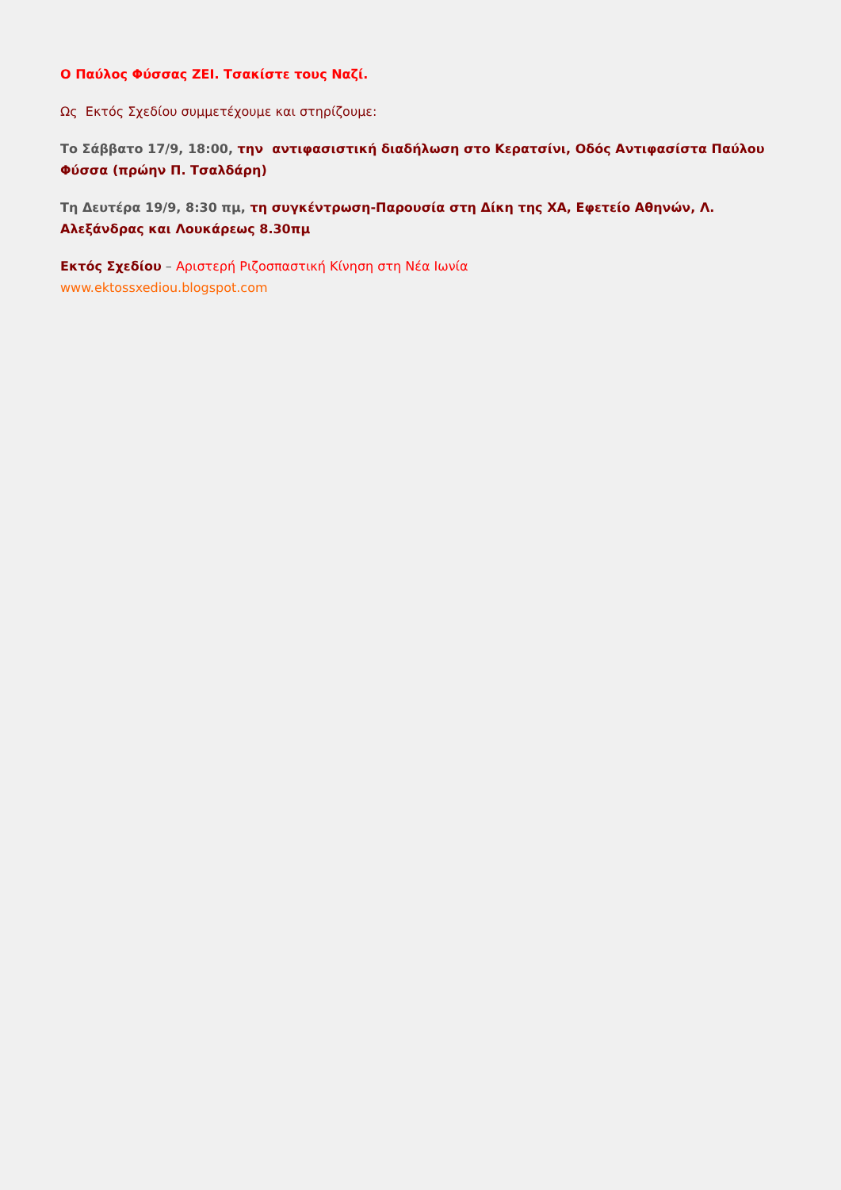Ο Παύλος Φύσσας ΖΕΙ. Τσακίστε τους Ναζί.
Ως Εκτός Σχεδίου συμμετέχουμε και στηρίζουμε:
Το Σάββατο 17/9, 18:00, την αντιφασιστική διαδήλωση στο Κερατσίνι, Οδός Αντιφασίστα Παύλου Φύσσα (πρώην Π. Τσαλδάρη)
Τη Δευτέρα 19/9, 8:30 πμ, τη συγκέντρωση-Παρουσία στη Δίκη της ΧΑ, Εφετείο Αθηνών, Λ. Αλεξάνδρας και Λουκάρεως 8.30πμ
Εκτός Σχεδίου – Αριστερή Ριζοσπαστική Κίνηση στη Νέα Ιωνία
www.ektossxediou.blogspot.com